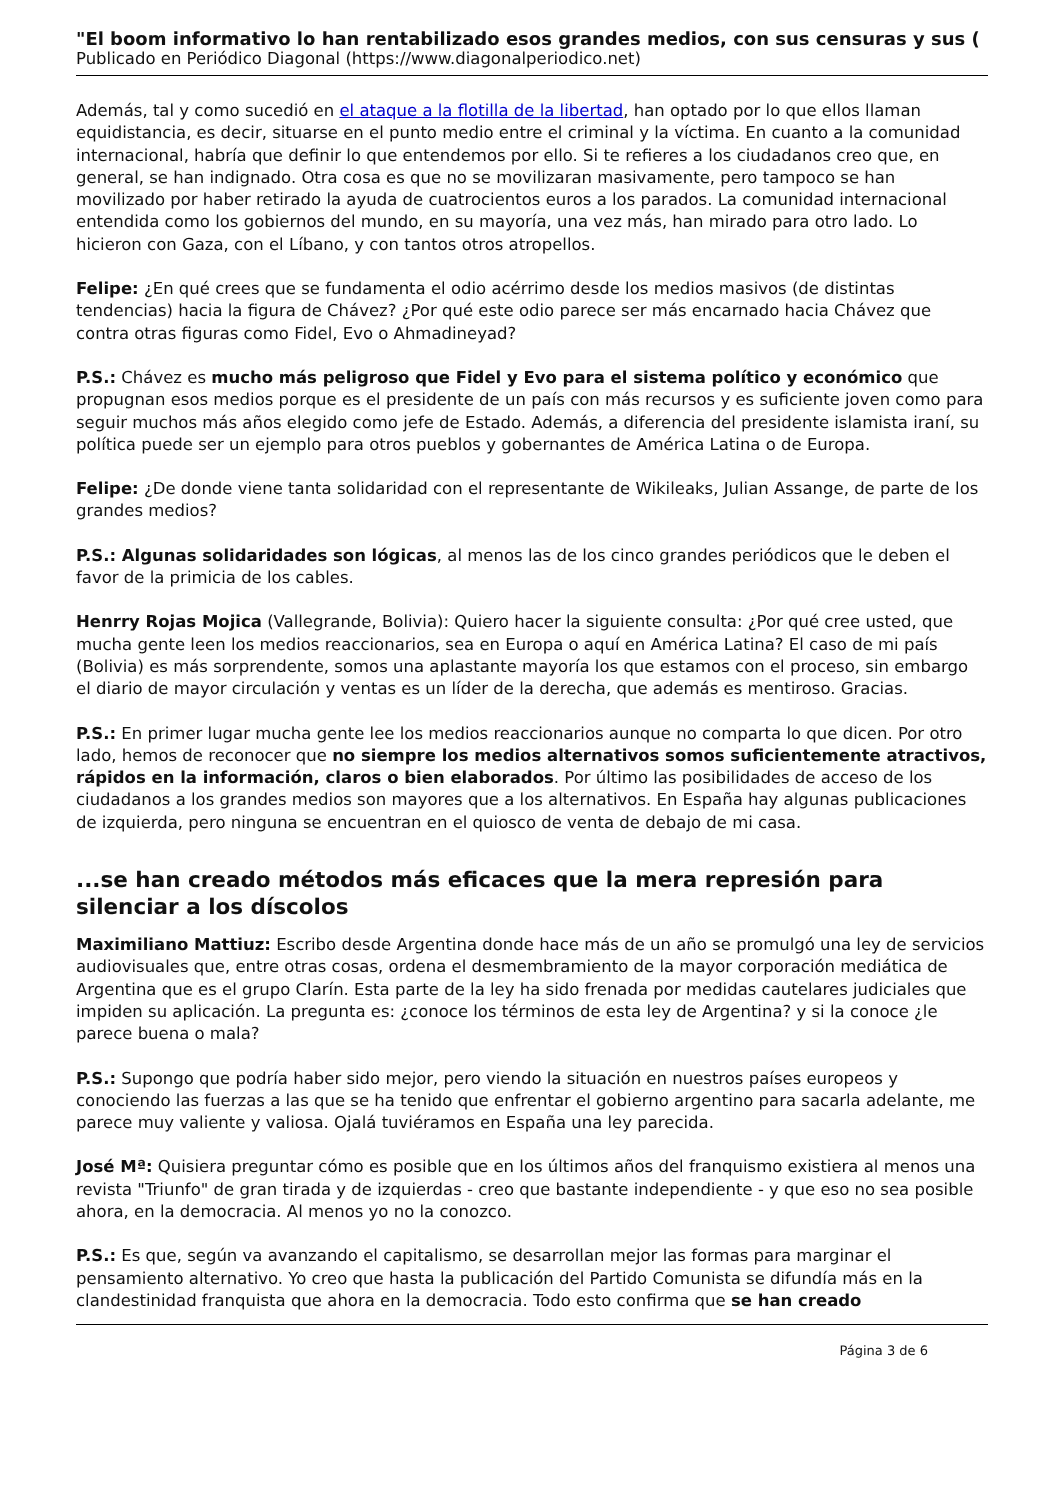"El boom informativo lo han rentabilizado esos grandes medios, con sus censuras y sus (
Publicado en Periódico Diagonal (https://www.diagonalperiodico.net)
Además, tal y como sucedió en el ataque a la flotilla de la libertad, han optado por lo que ellos llaman equidistancia, es decir, situarse en el punto medio entre el criminal y la víctima. En cuanto a la comunidad internacional, habría que definir lo que entendemos por ello. Si te refieres a los ciudadanos creo que, en general, se han indignado. Otra cosa es que no se movilizaran masivamente, pero tampoco se han movilizado por haber retirado la ayuda de cuatrocientos euros a los parados. La comunidad internacional entendida como los gobiernos del mundo, en su mayoría, una vez más, han mirado para otro lado. Lo hicieron con Gaza, con el Líbano, y con tantos otros atropellos.
Felipe: ¿En qué crees que se fundamenta el odio acérrimo desde los medios masivos (de distintas tendencias) hacia la figura de Chávez? ¿Por qué este odio parece ser más encarnado hacia Chávez que contra otras figuras como Fidel, Evo o Ahmadineyad?
P.S.: Chávez es mucho más peligroso que Fidel y Evo para el sistema político y económico que propugnan esos medios porque es el presidente de un país con más recursos y es suficiente joven como para seguir muchos más años elegido como jefe de Estado. Además, a diferencia del presidente islamista iraní, su política puede ser un ejemplo para otros pueblos y gobernantes de América Latina o de Europa.
Felipe: ¿De donde viene tanta solidaridad con el representante de Wikileaks, Julian Assange, de parte de los grandes medios?
P.S.: Algunas solidaridades son lógicas, al menos las de los cinco grandes periódicos que le deben el favor de la primicia de los cables.
Henrry Rojas Mojica (Vallegrande, Bolivia): Quiero hacer la siguiente consulta: ¿Por qué cree usted, que mucha gente leen los medios reaccionarios, sea en Europa o aquí en América Latina? El caso de mi país (Bolivia) es más sorprendente, somos una aplastante mayoría los que estamos con el proceso, sin embargo el diario de mayor circulación y ventas es un líder de la derecha, que además es mentiroso. Gracias.
P.S.: En primer lugar mucha gente lee los medios reaccionarios aunque no comparta lo que dicen. Por otro lado, hemos de reconocer que no siempre los medios alternativos somos suficientemente atractivos, rápidos en la información, claros o bien elaborados. Por último las posibilidades de acceso de los ciudadanos a los grandes medios son mayores que a los alternativos. En España hay algunas publicaciones de izquierda, pero ninguna se encuentran en el quiosco de venta de debajo de mi casa.
...se han creado métodos más eficaces que la mera represión para silenciar a los díscolos
Maximiliano Mattiuz: Escribo desde Argentina donde hace más de un año se promulgó una ley de servicios audiovisuales que, entre otras cosas, ordena el desmembramiento de la mayor corporación mediática de Argentina que es el grupo Clarín. Esta parte de la ley ha sido frenada por medidas cautelares judiciales que impiden su aplicación. La pregunta es: ¿conoce los términos de esta ley de Argentina? y si la conoce ¿le parece buena o mala?
P.S.: Supongo que podría haber sido mejor, pero viendo la situación en nuestros países europeos y conociendo las fuerzas a las que se ha tenido que enfrentar el gobierno argentino para sacarla adelante, me parece muy valiente y valiosa. Ojalá tuviéramos en España una ley parecida.
José Mª: Quisiera preguntar cómo es posible que en los últimos años del franquismo existiera al menos una revista "Triunfo" de gran tirada y de izquierdas - creo que bastante independiente - y que eso no sea posible ahora, en la democracia. Al menos yo no la conozco.
P.S.: Es que, según va avanzando el capitalismo, se desarrollan mejor las formas para marginar el pensamiento alternativo. Yo creo que hasta la publicación del Partido Comunista se difundía más en la clandestinidad franquista que ahora en la democracia. Todo esto confirma que se han creado
Página 3 de 6